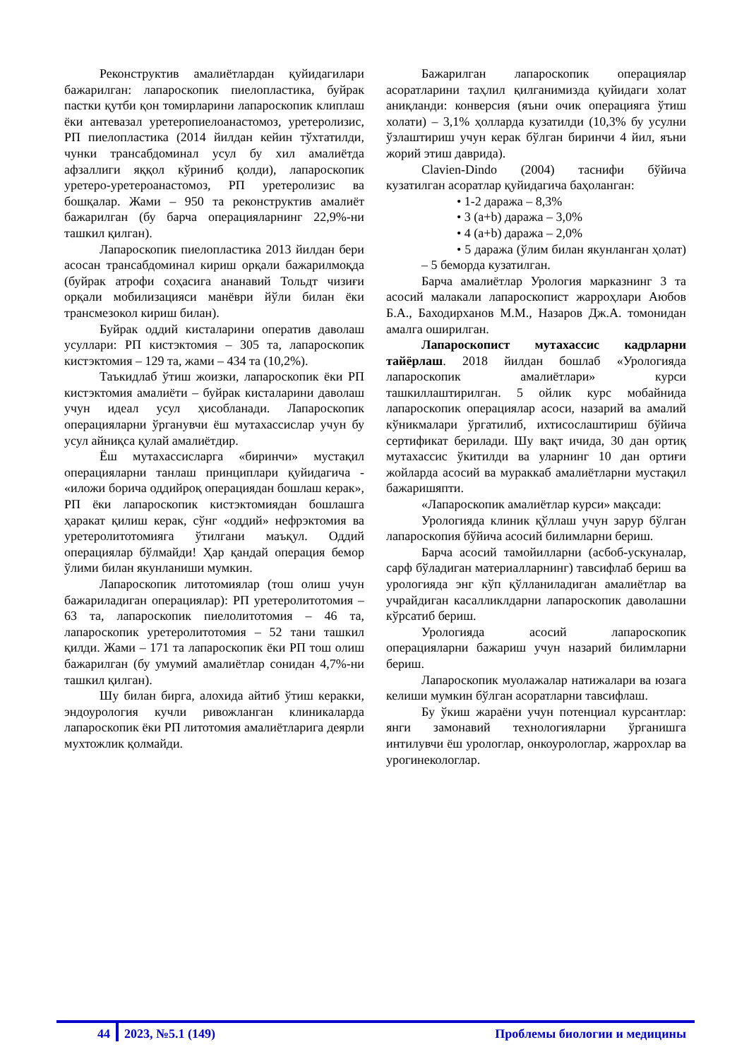Реконструктив амалиётлардан қуйидагилари бажарилган: лапароскопик пиелопластика, буйрак пастки қутби қон томирларини лапароскопик клиплаш ёки антевазал уретеропиелоанастомоз, уретеролизис, РП пиелопластика (2014 йилдан кейин тўхтатилди, чунки трансабдоминал усул бу хил амалиётда афзаллиги яққол кўриниб қолди), лапароскопик уретеро-уретероанастомоз, РП уретеролизис ва бошқалар. Жами – 950 та реконструктив амалиёт бажарилган (бу барча операцияларнинг 22,9%-ни ташкил қилган).
Лапароскопик пиелопластика 2013 йилдан бери асосан трансабдоминал кириш орқали бажарилмоқда (буйрак атрофи соҳасига ананавий Тольдт чизиғи орқали мобилизацияси манёври йўли билан ёки трансмезокол кириш билан).
Буйрак оддий кисталарини оператив даволаш усуллари: РП кистэктомия – 305 та, лапароскопик кистэктомия – 129 та, жами – 434 та (10,2%).
Таъкидлаб ўтиш жоизки, лапароскопик ёки РП кистэктомия амалиёти – буйрак кисталарини даволаш учун идеал усул ҳисобланади. Лапароскопик операцияларни ўрганувчи ёш мутахассислар учун бу усул айниқса қулай амалиётдир.
Ёш мутахассисларга «биринчи» мустақил операцияларни танлаш принциплари қуйидагича - «иложи борича оддийроқ операциядан бошлаш керак», РП ёки лапароскопик кистэктомиядан бошлашга ҳаракат қилиш керак, сўнг «оддий» нефрэктомия ва уретеролитотомияга ўтилгани маъқул. Оддий операциялар бўлмайди! Ҳар қандай операция бемор ўлими билан якунланиши мумкин.
Лапароскопик литотомиялар (тош олиш учун бажариладиган операциялар): РП уретеролитотомия – 63 та, лапароскопик пиелолитотомия – 46 та, лапароскопик уретеролитотомия – 52 тани ташкил қилди. Жами – 171 та лапароскопик ёки РП тош олиш бажарилган (бу умумий амалиётлар сонидан 4,7%-ни ташкил қилган).
Шу билан бирга, алохида айтиб ўтиш керакки, эндоурология кучли ривожланган клиникаларда лапароскопик ёки РП литотомия амалиётларига деярли мухтожлик қолмайди.
Бажарилган лапароскопик операциялар асоратларини таҳлил қилганимизда қуйидаги холат аниқланди: конверсия (яъни очик операцияга ўтиш холати) – 3,1% ҳолларда кузатилди (10,3% бу усулни ўзлаштириш учун керак бўлган биринчи 4 йил, яъни жорий этиш даврида).
Clavien-Dindo (2004) таснифи бўйича кузатилган асоратлар қуйидагича баҳоланган:
• 1-2 даража – 8,3%
• 3 (a+b) даража – 3,0%
• 4 (a+b) даража – 2,0%
• 5 даража (ўлим билан якунланган ҳолат) – 5 беморда кузатилган.
Барча амалиётлар Урология марказнинг 3 та асосий малакали лапароскопист жарроҳлари Аюбов Б.А., Баходирханов М.М., Назаров Дж.А. томонидан амалга оширилган.
Лапароскопист мутахассис кадрларни тайёрлаш. 2018 йилдан бошлаб «Урологияда лапароскопик амалиётлари» курси ташкиллаштирилган. 5 ойлик курс мобайнида лапароскопик операциялар асоси, назарий ва амалий кўникмалари ўргатилиб, ихтисослаштириш бўйича сертификат берилади. Шу вақт ичида, 30 дан ортиқ мутахассис ўкитилди ва уларнинг 10 дан ортиғи жойларда асосий ва мураккаб амалиётларни мустақил бажаришяпти.
«Лапароскопик амалиётлар курси» мақсади:
Урологияда клиник қўллаш учун зарур бўлган лапароскопия бўйича асосий билимларни бериш.
Барча асосий тамойилларни (асбоб-ускуналар, сарф бўладиган материалларнинг) тавсифлаб бериш ва урологияда энг кўп қўлланиладиган амалиётлар ва учрайдиган касалликлдарни лапароскопик даволашни кўрсатиб бериш.
Урологияда асосий лапароскопик операцияларни бажариш учун назарий билимларни бериш.
Лапароскопик муолажалар натижалари ва юзага келиши мумкин бўлган асоратларни тавсифлаш.
Бу ўкиш жараёни учун потенциал курсантлар: янги замонавий технологияларни ўрганишга интилувчи ёш урологлар, онкоурологлар, жаррохлар ва урогинекологлар.
44 2023, №5.1 (149) Проблемы биологии и медицины